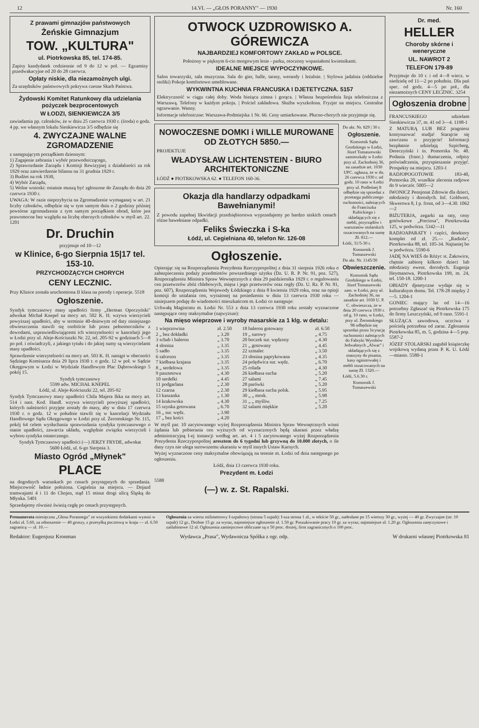12 14.VI. — „GŁOS PORANNY" — 1930 Nr. 160
Z prawami gimnazjów państwowych
Żeńskie Gimnazjum
TOW. „KULTURA"
ul. Piotrkowska 85, tel. 174-85.
Zapisy kandydatek codziennie od 9 do 12 w poł. — Egzaminy przedwakacyjne od 20 do 28 czerwca.
Opłaty niskie, dla niezamożnych ulgi.
Za urzędników państwowych pokrywa czesne Skarb Państwa.
Żydowski Komitet Ratunkowy dla udzielania pożyczek bezprocentowych
W ŁODZI, SIENKIEWICZA 3/5
zawiadamia pp. członków, że w dniu 25 czerwca 1930 r. (środa) o godz. 4 pp. we własnym lokalu Sienkiewicza 3/5 odbędzie się
4. ZWYCZAJNE WALNE ZGROMADZENIE
z następującym porządkiem dziennym:
1) Zagajenie zebrania i wybór przewodniczącego,
2) Sprawozdanie Zarządu i Komisji Rewizyjnej z działalności za rok 1929 oraz zatwierdzenie bilansu na 31 grudnia 1929 r.
3) Budżet na rok 1930,
4) Wybór Zarządu,
5) Wolne wnioski: ostatnie muszą być zgłoszone do Zarządu do dnia 20 czerwca 1930 r.
UWAGA: W razie nieprzybycia na Zgromadzenie wymaganej w art. 21 liczby członków, odbędzie się w tym samym dniu o 2 godziny później powtórne zgromadzenie z tym samym porządkiem obrad, które jest prawomocne bez względu na liczbę obecnych członków w myśl art. 22. 1201
Dr. Druchin
przyjmuje od 10—12
w Klinice, 6-go Sierpnia 15|17 tel. 153-10.
PRZYCHODZĄCYCH CHORYCH
CENY LECZNIC.
Przy Klinice została uruchomiona II klasa na porody i operacje. 5518
Ogłoszenie.
Syndyk tymczasowy masy upadłości firmy „Herman Opoczyński" adwokat Michał Knepel na mocy art. 502 K. H. wzywa wierzycieli powyższej upadłości, aby w terminie 40-dniowym od daty niniejszego obwieszczenia stawili się osobiście lub przez pełnomocników z dowodami, usprawiedliwiającemi ich wierzytelności w kancelarji jego w Łodzi przy ul. Aleje-Kościuszki Nr. 22, tel. 205-92 w godzinach 5—8 po poł. i oświadczyli, z jakiego tytułu i do jakiej sumy są wierzycielami masy upadłości.
Sprawdzenie wierzytelności na mocy art. 503 K. H. nastąpi w obecności Sędziego Komisarza dnia 29 lipca 1930 r. o godz. 12 w poł. w Sądzie Okręgowym w Łodzi w Wydziale Handlowym Plac Dąbrowskiego 5 pokój 15.
Syndyk tymczasowy
5599 adw. MICHAŁ KNEPEL
Łódź, ul. Aleje-Kościuszki 22, tel. 205-92
Syndyk Tymczasowy masy upadłości Chila Majera Ikka na mocy art. 514 i nast. Kod. Handl. wzywa wierzycieli powyższej upadłości, których należności przyjęte zostały do masy, aby w dniu 17 czerwca 1930 r. o godz. 12 w południe stawili się w kancelarji Wydziału Handlowego Sądu Okręgowego w Łodzi przy ul. Żeromskiego Nr. 115, pokój 64 celem wysłuchania sprawozdania syndyka tymczasowego o stanie upadłości, zawarcia układu, względnie związku wierzycieli i wyboru syndyka ostatecznego.
Syndyk Tymczasowy upadłości (—) JERZY FRYDE, adwokat
5600 Łódź, ul. 6-go Sierpnia 3.
Miasto Ogród „Młynek"
PLACE
na dogodnych warunkach po cenach przystępnych do sprzedania. Miejscowość ładnie położona. Cegielnia na miejscu. — Dojazd tramwajami 4 i 11 do Chojen, stąd 15 minut drogi ulicą Śląską do Młynka. 5401
Sprzedajemy również świeżą cegłę po cenach przystępnych.
OTWOCK UZDROWISKO A. GÓREWICZA
NAJBARDZIEJ KOMFORTOWY ZAKŁAD w POLSCE.
Położony w pięknym 6-cio morgowym lesie - parku, otoczony wspaniałemi kwietnikami.
IDEALNE MIEJSCE WYPOCZYNKOWE.
Salon towarzyski, sala muzyczna. Sala do gier, halle, tarasy, werandy i leżalnie. | Stylowa jadalnia (oddzielne stoliki) Pokoje komfortowo umeblowane.
WYKWINTNA KUCHNIA FRANCUSKA I DJETETYCZNA. 5157
Elektryczność w ciągu całej doby. Woda bieżąca zimna i gorąca. | Własna bezpośrednia linja telefoniczna z Warszawą. Telefony w każdym pokoju. | Pościel zakładowa. Służba wyszkolona. Fryzjer na miejscu. Centralne ogrzewanie. Wanny.
Informacje telefoniczne: Warszawa-Podmiejska 1 Nr. 66. Ceny umiarkowane. Płucno-chorych nie przyjmuje się.
NOWOCZESNE DOMKI i WILLE MUROWANE OD ZŁOTYCH 5850.—
PROJEKTUJE
WŁADYSŁAW LICHTENSTEIN - BIURO ARCHITEKTONICZNE
ŁÓDŹ ● PIOTRKOWSKA 62. ● TELEFON 160-36.
Okazja dla handlarzy odpadkami Bawełnianymi!
Z powodu zupełnej likwidacji przedsiębiorstwa wyprzedajemy po bardzo niskich cenach różne bawełniane odpadki.
Feliks Świeczka i S-ka
Łódź, ul. Cegielniana 40, telefon Nr. 126-08
Ogłoszenie.
Opierając się na Rozporządzeniu Prezydenta Rzeczypospolitej z dnia 31 sierpnia 1926 roku o zabezpieczeniu podaży przedmiotów powszedniego użytku (Dz. U. R. P. Nr. 91, poz. 527), Rozporządzeniu Ministra Spraw Wewnętrznych z dnia 29 października 1929 r. o regulowaniu cen przetworów zbóż chlebowych, mięsa i jego przetworów oraz cegły (Dz. U. Rz. P. Nr. 81, poz. 607), Rozporządzeniu Wojewody Łódzkiego z dnia 8 kwietnia 1929 roku, oraz na opinji komisji do ustalania cen, wyrażonej na posiedzeniu w dniu 13 czerwca 1930 roku — niniejszem podaję do wiadomości mieszkańcom m. Łodzi co następuje:
Uchwałą Magistratu m. Łodzi Nr. 553 z dnia 13 czerwca 1930 roku zostały wyznaczone następujące ceny maksymalne (najwyższe):
Na mięso wieprzowe i wyroby masarskie za 1 klg. w detalu:
| 1 wieprzowina | zł. 2.50 | 18 baleron gotowany | zł. 6.50 |
| 2 „ bez dokładki | „ 3.20 | 19 „ surowy | „ 4.75 |
| 3 schab i baleron | „ 3.70 | 20 boczek sur. wędzony | „ 4.30 |
| 4 słonina | „ 3.35 | 21 „ gotowany | „ 4.45 |
| 5 sadło | „ 3.35 | 22 szmalec | „ 3.50 |
| 6 salceson | „ 3.35 | 23 słonina paprykowana | „ 4.35 |
| 7 kiełbasa krajana | „ 3.35 | 24 polędwica sur. wędz. | „ 6.70 |
| 8 „ serdelowa | „ 3.35 | 25 rolada | „ 4.30 |
| 9 pasztetowa | „ 4.30 | 26 kiełbasa sucha | „ 5.20 |
| 10 serdelki | „ 4.45 | 27 salami | „ 7.45 |
| 11 podgarlana | „ 2.30 | 28 parówki | „ 5.20 |
| 12 czarna | „ 2.30 | 29 kiełbasa sucha polsk. | „ 5.95 |
| 13 kaszanka | „ 1.30 | 30 „ „ mosk. | „ 5.98 |
| 14 krakowska | „ 4.30 | 31 „ „ myśliw. | „ 7.25 |
| 15 szynka gotowana | „ 6.70 | 32 salami miękkie | „ 5.20 |
| 16 „ sur. wędz. | „ 3.90 | | |
| 17 „ bez kości | „ 4.20 | | |
W myśl par. 10 zacytowanego wyżej Rozporządzenia Ministra Spraw Wewnętrznych winni żądania lub pobierania cen wyższych od wyznaczonych będą ukarani przez władzę administracyjną I-ej instancji według art. art. 4 i 5 zacytowanego wyżej Rozporządzenia Prezydenta Rzeczypospolitej aresztem do 6 tygodni lub grzywną do 10.000 złotych, o ile dany czyn nie ulega surowszemu ukaraniu w myśl innych Ustaw Karnych.
Wyżej wyznaczone ceny maksymalne obowiązują na terenie m. Łodzi od dnia następnego po ogłoszeniu.
Łódź, dnia 13 czerwca 1930 roku.
Prezydent m. Łodzi
5588
(—) w. z. St. Rapalski.
Do akt. Nr. 829 | 30 r.
Ogłoszenie.
Komornik Sądu Grodzkiego w Łodzi, Józef Tomaszewski zamieszkały w Łodzi przy ul. Zachodniej 36, na zasadzie art. 1030 UPC. ogłasza, że w dn. 26 czerwca 1930 r. od godz. 10 rano w Łodzi przy ul. Podleśnej 8 odbędzie się sprzedaż z przetargu publicznego ruchomości, należących do Franciszka Kubickiego i składających się z mebli, przyrządów i warsztatów stolarskich oszacowanych na sumę Zł. 812.—
Łódź, 31/5-30 r.
Komornik J. Tomaszewski
Do akt. Nr. 1145/30
Obwieszczenie.
Komornik Sądu Grodzkiego w Łodzi, Józef Tomaszewski zam. w Łodzi, przy ul. Zachodniej 36, na zasadzie art. 1030 U. P. C. obwieszcza, że w dniu 20 czerwca 1930 r. od g. 10 rano, w Łodzi, przy ul. Żeromskiego 98 odbędzie się sprzedaż przez licytację ruchomości należących do Fabryki Wyrobów Jedwabnych „Alwar" i składających się z maszyny do pisania, kasy ogniotrwałej i mebli oszacowanych na sumę Zł. 1320.—
Łódź, 5.6.30 r.
Komornik J. Tomaszewski
Dr. med.
HELLER
Choroby skórne i weneryczne
UL. NAWROT 2
TELEFON 179-89
Przyjmuje do 10 r. i od 4—8 wiecz. w niedzielę od 11—2 po południu. Dla pań spec. od godz. 4—5 po poł., dla niezamożnych CENY LECZNIC. 3254
Ogłoszenia drobne
FRANCUSKIEGO udzielam Sienkiewicza 37, m. 41 od 3—4. 1198-1
Z MATURĄ LUB BEZ pragniesz kontynuować studja! Starajcie się zawczasu o przyjęcie! Informacji bezpłatnie udzielają Szpicberg, Dereczyński i in. Pomorska Nr. 40. Podania (franc.) tłumaczenia, odpisy poświadczenia, przyspieszanie przyjęć. Prospekty na miejscu. 1203-1
RADJOPOGOTOWIE 183-40, Pomorska 20, wszelkie zlecenia radjowe do 9 wieczór. 5005—2
IWONICZ Pensjonat Zdrowie dla dzieci, młodzieży i dorosłych. Inf. Goldwert, Skwerowa 8, I p. front, od 3—4.30. 1062—2
BIŻUTERJA, zegarki na raty, ceny gotówkowe „Preciosa", Piotrkowska 125, w podwórzu. 5342—11
RADJOAPARATY i części, detektory komplet od zł. 25.— „Radiola", Piotrkowska 88, tel. 105-34. Najtaniej bo w podwórzu. 5590-6
JADĘ NA WIEŚ do Różyc st. Żakowice, chętnie zabiorę kilkoro dzieci lub młodzieży ewent. dorosłych. Eugenja Heymanowa, Piotrkowska 199, m. 24, tel. 150-18. 1200-1
OBIADY djetetyczne wydaje się w kulturalnym domu. Tel. 178-28 między 2—5. 1204-1
GONIEC mający lat od 14—16 potrzebny Zgłaszać się Piotrkowska 175 do firmy Leszczyński, od 9 rano. 5591-1
SŁUŻĄCA zawodowa, uczciwa z pościelą potrzebna od zaraz. Zgłoszenia Piotrkowska 85, m. 5, godzina 4—5 pop. 5587-2
JÓZEF STOLARSKI zagubił książeczkę wojskową wydaną przez P. K. U. Łódź—miasto. 5580-1
Prenumerata miesięczna „Głosu Porannego" ze wszystkiemi dodatkami wynosi w Łodzi zł. 5.60, za odnoszenie — 40 groszy, z przesyłką pocztową w kraju — zł. 6.50 zagranicą — zł. 10.—
Ogłoszenia za wiersz milimetrowy I-szpaltowy (strona 5 szpalt): I-sza strona 1 zł., w tekście 50 gr., nadesłane po 15 wierszy 30 gr., wyżej — 40 gr. Zwyczajne (str. 10 szpalt) 12 gr., Drobne 15 gr. za wyraz, najmniejsze ogłoszenie zł. 1.50 gr. Poszukiwanie pracy 10 gr. za wyraz; najmniejsze zł. 1.20 gr. Ogłoszenia zaręczynowe i zaślubinowe 12 zł. Ogłoszenia zamiejscowe obliczane są o 50 proc. drożej, firm zagranicznych o 100 proc.
Redaktor: Eugenjusz Kronman Wydawca „Prasa", Wydawnicza Spółka z ogr. odp. W drukarni własnej Piotrkowska 81